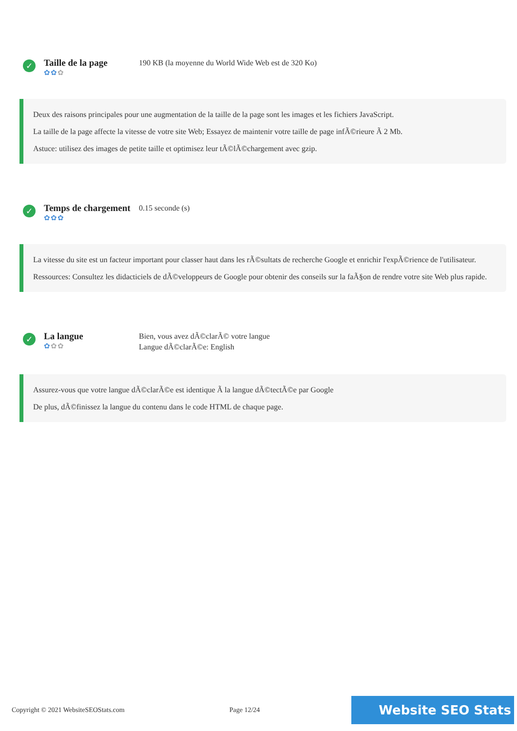✓
Taille de la page
✿✿✿
190 KB (la moyenne du World Wide Web est de 320 Ko)
Deux des raisons principales pour une augmentation de la taille de la page sont les images et les fichiers JavaScript.
La taille de la page affecte la vitesse de votre site Web; Essayez de maintenir votre taille de page infÃ©rieure Ã 2 Mb.
Astuce: utilisez des images de petite taille et optimisez leur tÃ©lÃ©chargement avec gzip.
✓
Temps de chargement
✿✿✿
0.15 seconde (s)
La vitesse du site est un facteur important pour classer haut dans les rÃ©sultats de recherche Google et enrichir l'expÃ©rience de l'utilisateur.
Ressources: Consultez les didacticiels de dÃ©veloppeurs de Google pour obtenir des conseils sur la faÃ§on de rendre votre site Web plus rapide.
✓
La langue
✿✿✿
Bien, vous avez dÃ©clarÃ© votre langue
Langue dÃ©clarÃ©e: English
Assurez-vous que votre langue dÃ©clarÃ©e est identique Ã la langue dÃ©tectÃ©e par Google
De plus, dÃ©finissez la langue du contenu dans le code HTML de chaque page.
Copyright © 2021 WebsiteSEOStats.com Page 12/24 Website SEO Stats